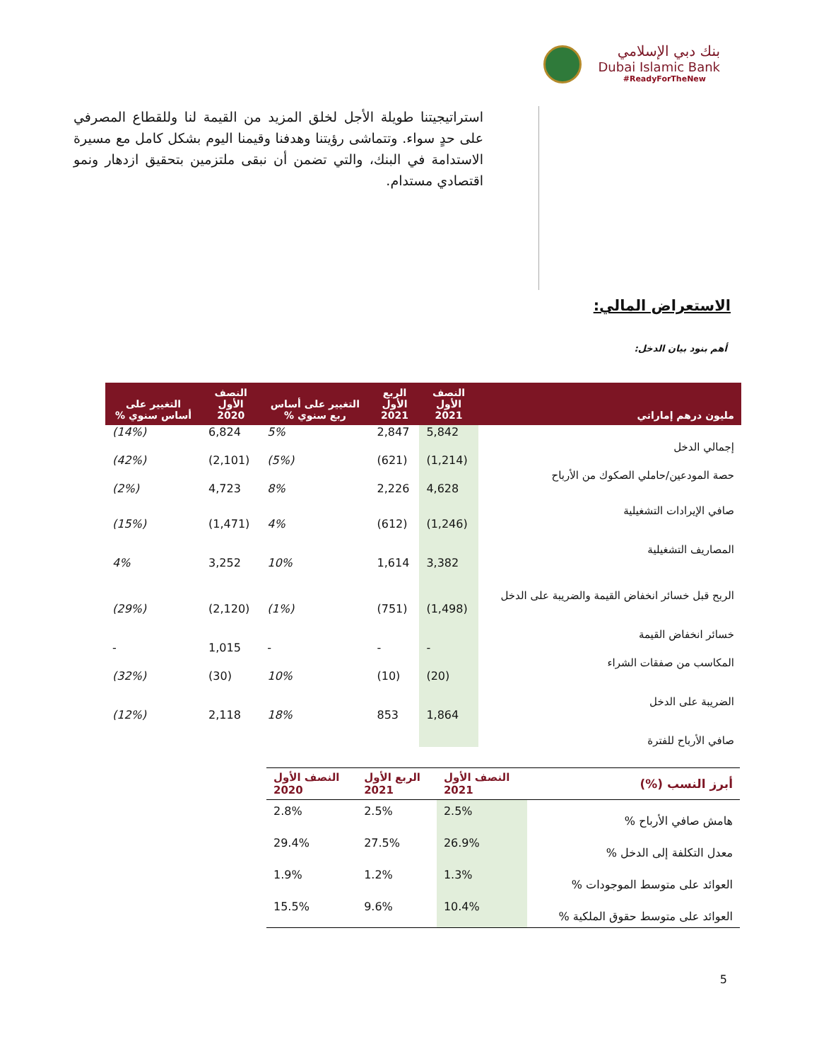بنك دبي الإسلامي
Dubai Islamic Bank
#ReadyForTheNew
استراتيجيتنا طويلة الأجل لخلق المزيد من القيمة لنا وللقطاع المصرفي على حدٍ سواء. وتتماشى رؤيتنا وهدفنا وقيمنا اليوم بشكل كامل مع مسيرة الاستدامة في البنك، والتي تضمن أن نبقى ملتزمين بتحقيق ازدهار ونمو اقتصادي مستدام.
الاستعراض المالي:
أهم بنود بيان الدخل:
| مليون درهم إماراتي | النصف الأول 2021 | الربع الأول 2021 | التغيير على أساس ربع سنوي % | النصف الأول 2020 | التغيير على أساس سنوي % |
| --- | --- | --- | --- | --- | --- |
| إجمالي الدخل | 5,842 | 2,847 | 5% | 6,824 | (14%) |
| حصة المودعين/حاملي الصكوك من الأرباح | (1,214) | (621) | (5%) | (2,101) | (42%) |
| صافي الإيرادات التشغيلية | 4,628 | 2,226 | 8% | 4,723 | (2%) |
| المصاريف التشغيلية | (1,246) | (612) | 4% | (1,471) | (15%) |
| الربح قبل خسائر انخفاض القيمة والضريبة على الدخل | 3,382 | 1,614 | 10% | 3,252 | 4% |
| خسائر انخفاض القيمة | (1,498) | (751) | (1%) | (2,120) | (29%) |
| المكاسب من صفقات الشراء | - | - | - | 1,015 | - |
| الضريبة على الدخل | (20) | (10) | 10% | (30) | (32%) |
| صافي الأرباح للفترة | 1,864 | 853 | 18% | 2,118 | (12%) |
| أبرز النسب (%) | النصف الأول 2021 | الربع الأول 2021 | النصف الأول 2020 |
| --- | --- | --- | --- |
| هامش صافي الأرباح % | 2.5% | 2.5% | 2.8% |
| معدل التكلفة إلى الدخل % | 26.9% | 27.5% | 29.4% |
| العوائد على متوسط الموجودات % | 1.3% | 1.2% | 1.9% |
| العوائد على متوسط حقوق الملكية % | 10.4% | 9.6% | 15.5% |
5